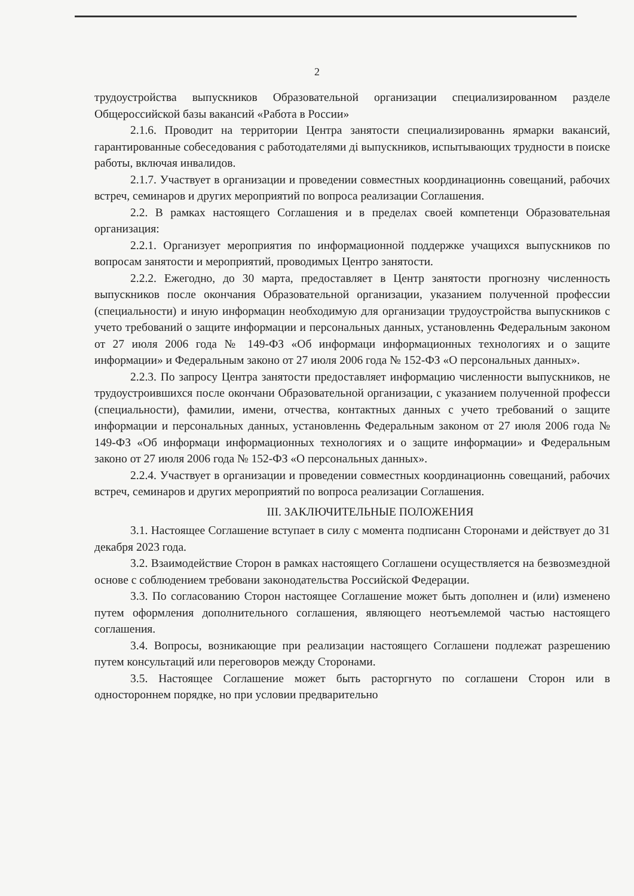2
трудоустройства выпускников Образовательной организации специализированном разделе Общероссийской базы вакансий «Работа в России»
2.1.6. Проводит на территории Центра занятости специализированнь ярмарки вакансий, гарантированные собеседования с работодателями ді выпускников, испытывающих трудности в поиске работы, включая инвалидов.
2.1.7. Участвует в организации и проведении совместных координационнь совещаний, рабочих встреч, семинаров и других мероприятий по вопроса реализации Соглашения.
2.2. В рамках настоящего Соглашения и в пределах своей компетенци Образовательная организация:
2.2.1. Организует мероприятия по информационной поддержке учащихся выпускников по вопросам занятости и мероприятий, проводимых Центро занятости.
2.2.2. Ежегодно, до 30 марта, предоставляет в Центр занятости прогнозну численность выпускников после окончания Образовательной организации, указанием полученной профессии (специальности) и иную информацин необходимую для организации трудоустройства выпускников с учето требований о защите информации и персональных данных, установленнь Федеральным законом от 27 июля 2006 года № 149-ФЗ «Об информаци информационных технологиях и о защите информации» и Федеральным законо от 27 июля 2006 года № 152-ФЗ «О персональных данных».
2.2.3. По запросу Центра занятости предоставляет информацию численности выпускников, не трудоустроившихся после окончани Образовательной организации, с указанием полученной професси (специальности), фамилии, имени, отчества, контактных данных с учето требований о защите информации и персональных данных, установленнь Федеральным законом от 27 июля 2006 года № 149-ФЗ «Об информаци информационных технологиях и о защите информации» и Федеральным законо от 27 июля 2006 года № 152-ФЗ «О персональных данных».
2.2.4. Участвует в организации и проведении совместных координационнь совещаний, рабочих встреч, семинаров и других мероприятий по вопроса реализации Соглашения.
III. ЗАКЛЮЧИТЕЛЬНЫЕ ПОЛОЖЕНИЯ
3.1. Настоящее Соглашение вступает в силу с момента подписанн Сторонами и действует до 31 декабря 2023 года.
3.2. Взаимодействие Сторон в рамках настоящего Соглашени осуществляется на безвозмездной основе с соблюдением требовани законодательства Российской Федерации.
3.3. По согласованию Сторон настоящее Соглашение может быть дополнен и (или) изменено путем оформления дополнительного соглашения, являющего неотъемлемой частью настоящего соглашения.
3.4. Вопросы, возникающие при реализации настоящего Соглашени подлежат разрешению путем консультаций или переговоров между Сторонами.
3.5. Настоящее Соглашение может быть расторгнуто по соглашени Сторон или в одностороннем порядке, но при условии предварительно